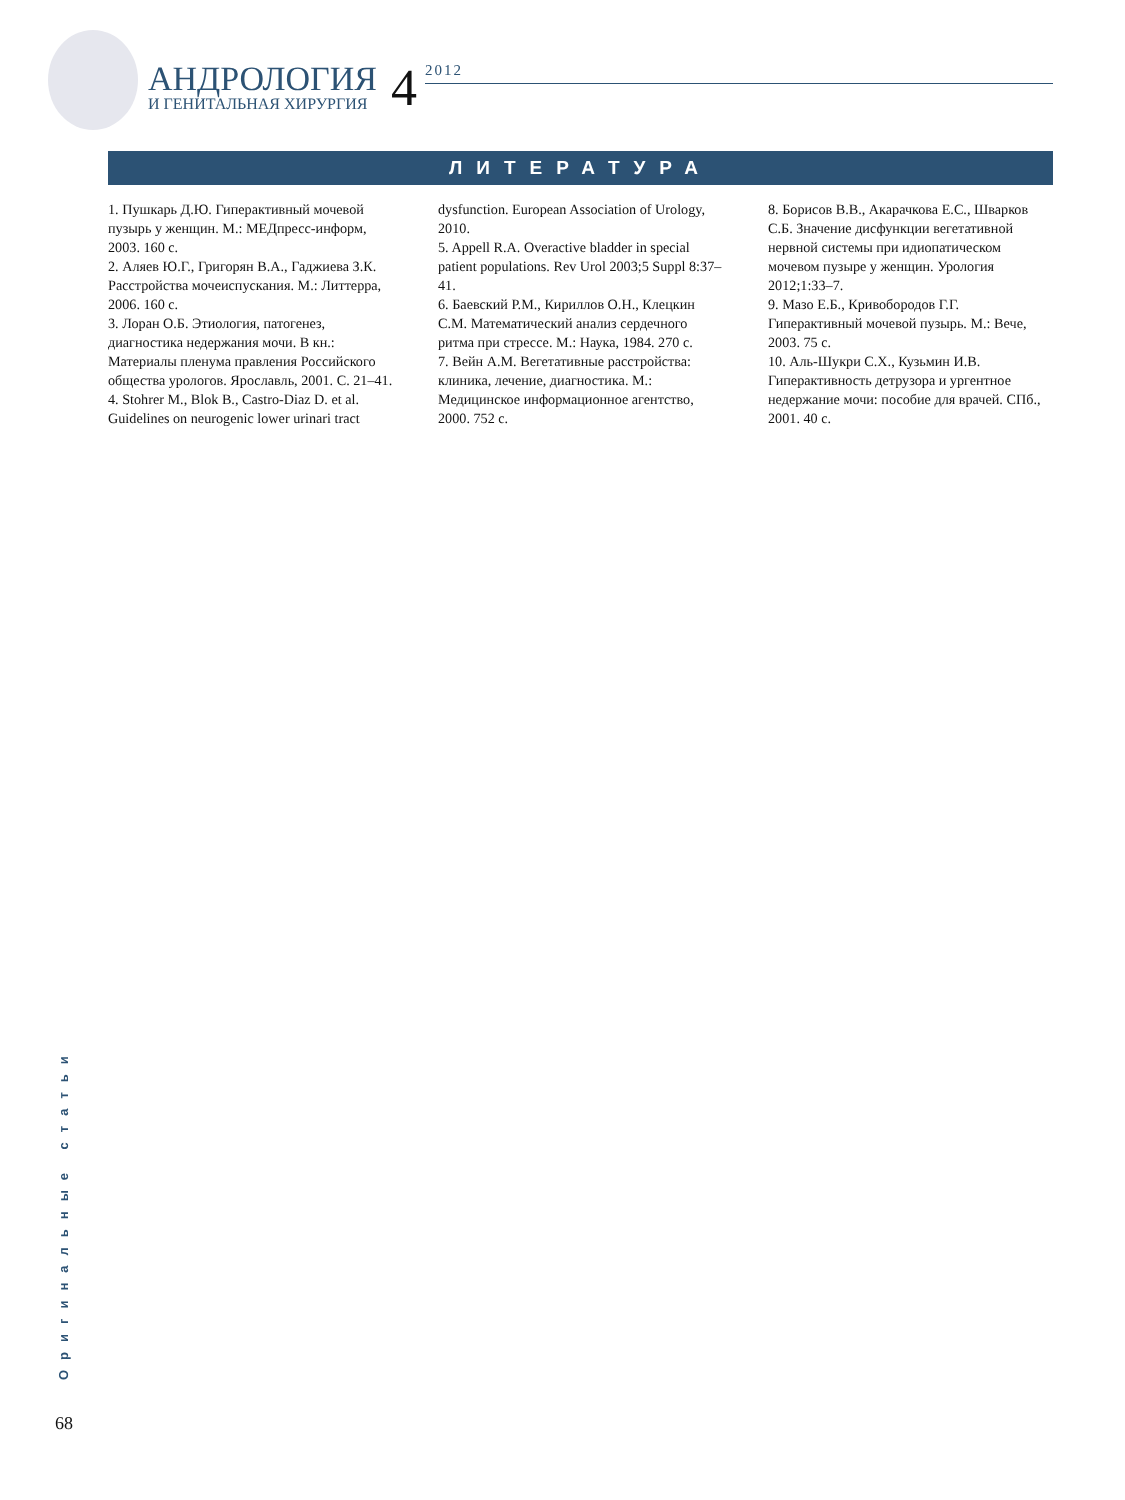АНДРОЛОГИЯ
И ГЕНИТАЛЬНАЯ ХИРУРГИЯ
4
2012
ЛИТЕРАТУРА
1. Пушкарь Д.Ю. Гиперактивный мочевой пузырь у женщин. М.: МЕДпресс-информ, 2003. 160 с.
2. Аляев Ю.Г., Григорян В.А., Гаджиева З.К. Расстройства мочеиспускания. М.: Литтерра, 2006. 160 с.
3. Лоран О.Б. Этиология, патогенез, диагностика недержания мочи. В кн.: Материалы пленума правления Российского общества урологов. Ярославль, 2001. С. 21–41.
4. Stohrer M., Blok B., Castro-Diaz D. et al. Guidelines on neurogenic lower urinari tract
dysfunction. European Association of Urology, 2010.
5. Appell R.A. Overactive bladder in special patient populations. Rev Urol 2003;5 Suppl 8:37–41.
6. Баевский Р.М., Кириллов О.Н., Клецкин С.М. Математический анализ сердечного ритма при стрессе. М.: Наука, 1984. 270 с.
7. Вейн А.М. Вегетативные расстройства: клиника, лечение, диагностика. М.: Медицинское информационное агентство, 2000. 752 с.
8. Борисов В.В., Акарачкова Е.С., Шварков С.Б. Значение дисфункции вегетативной нервной системы при идиопатическом мочевом пузыре у женщин. Урология 2012;1:33–7.
9. Мазо Е.Б., Кривобородов Г.Г. Гиперактивный мочевой пузырь. М.: Вече, 2003. 75 с.
10. Аль-Шукри С.Х., Кузьмин И.В. Гиперактивность детрузора и ургентное недержание мочи: пособие для врачей. СПб., 2001. 40 с.
Оригинальные статьи
68